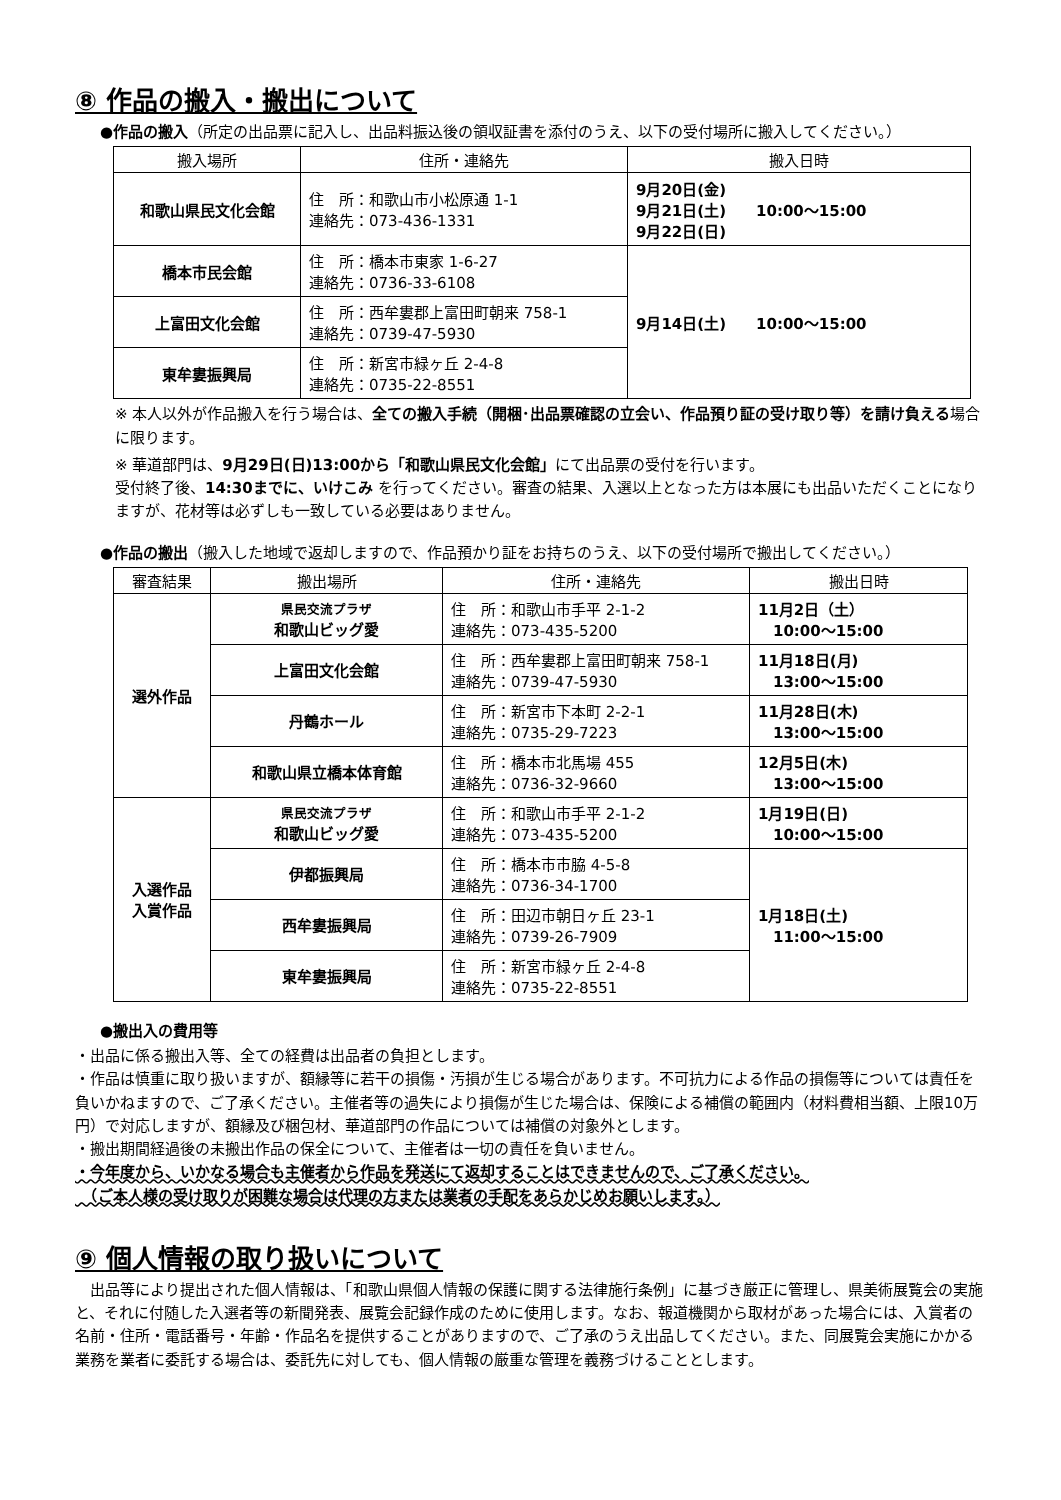⑧ 作品の搬入・搬出について
●作品の搬入（所定の出品票に記入し、出品料振込後の領収証書を添付のうえ、以下の受付場所に搬入してください。）
| 搬入場所 | 住所・連絡先 | 搬入日時 |
| --- | --- | --- |
| 和歌山県民文化会館 | 住 所：和歌山市小松原通 1-1 連絡先：073-436-1331 | 9月20日(金) 9月21日(土) 10:00〜15:00 9月22日(日) |
| 橋本市民会館 | 住 所：橋本市東家 1-6-27 連絡先：0736-33-6108 | 9月14日(土) 10:00〜15:00 |
| 上富田文化会館 | 住 所：西牟婁郡上富田町朝来 758-1 連絡先：0739-47-5930 | |
| 東牟婁振興局 | 住 所：新宮市緑ヶ丘 2-4-8 連絡先：0735-22-8551 | |
※ 本人以外が作品搬入を行う場合は、全ての搬入手続（開梱･出品票確認の立会い、作品預り証の受け取り等）を請け負える場合に限ります。
※ 華道部門は、9月29日(日)13:00から「和歌山県民文化会館」にて出品票の受付を行います。
受付終了後、14:30までに、いけこみ を行ってください。審査の結果、入選以上となった方は本展にも出品いただくことになりますが、花材等は必ずしも一致している必要はありません。
●作品の搬出（搬入した地域で返却しますので、作品預かり証をお持ちのうえ、以下の受付場所で搬出してください。）
| 審査結果 | 搬出場所 | 住所・連絡先 | 搬出日時 |
| --- | --- | --- | --- |
| 選外作品 | 県民交流プラザ 和歌山ビッグ愛 | 住 所：和歌山市手平 2-1-2 連絡先：073-435-5200 | 11月2日（土） 10:00〜15:00 |
| | 上富田文化会館 | 住 所：西牟婁郡上富田町朝来 758-1 連絡先：0739-47-5930 | 11月18日(月) 13:00〜15:00 |
| | 丹鶴ホール | 住 所：新宮市下本町 2-2-1 連絡先：0735-29-7223 | 11月28日(木) 13:00〜15:00 |
| | 和歌山県立橋本体育館 | 住 所：橋本市北馬場 455 連絡先：0736-32-9660 | 12月5日(木) 13:00〜15:00 |
| 入選作品 入賞作品 | 県民交流プラザ 和歌山ビッグ愛 | 住 所：和歌山市手平 2-1-2 連絡先：073-435-5200 | 1月19日(日) 10:00〜15:00 |
| | 伊都振興局 | 住 所：橋本市市脇 4-5-8 連絡先：0736-34-1700 | 1月18日(土) 11:00〜15:00 |
| | 西牟婁振興局 | 住 所：田辺市朝日ヶ丘 23-1 連絡先：0739-26-7909 | |
| | 東牟婁振興局 | 住 所：新宮市緑ヶ丘 2-4-8 連絡先：0735-22-8551 | |
●搬出入の費用等
・出品に係る搬出入等、全ての経費は出品者の負担とします。
・作品は慎重に取り扱いますが、額縁等に若干の損傷・汚損が生じる場合があります。不可抗力による作品の損傷等については責任を負いかねますので、ご了承ください。主催者等の過失により損傷が生じた場合は、保険による補償の範囲内（材料費相当額、上限10万円）で対応しますが、額縁及び梱包材、華道部門の作品については補償の対象外とします。
・搬出期間経過後の未搬出作品の保全について、主催者は一切の責任を負いません。
・今年度から、いかなる場合も主催者から作品を発送にて返却することはできませんので、ご了承ください。
　（ご本人様の受け取りが困難な場合は代理の方または業者の手配をあらかじめお願いします。）
⑨ 個人情報の取り扱いについて
　出品等により提出された個人情報は、「和歌山県個人情報の保護に関する法律施行条例」に基づき厳正に管理し、県美術展覧会の実施と、それに付随した入選者等の新聞発表、展覧会記録作成のために使用します。なお、報道機関から取材があった場合には、入賞者の名前・住所・電話番号・年齢・作品名を提供することがありますので、ご了承のうえ出品してください。また、同展覧会実施にかかる業務を業者に委託する場合は、委託先に対しても、個人情報の厳重な管理を義務づけることとします。